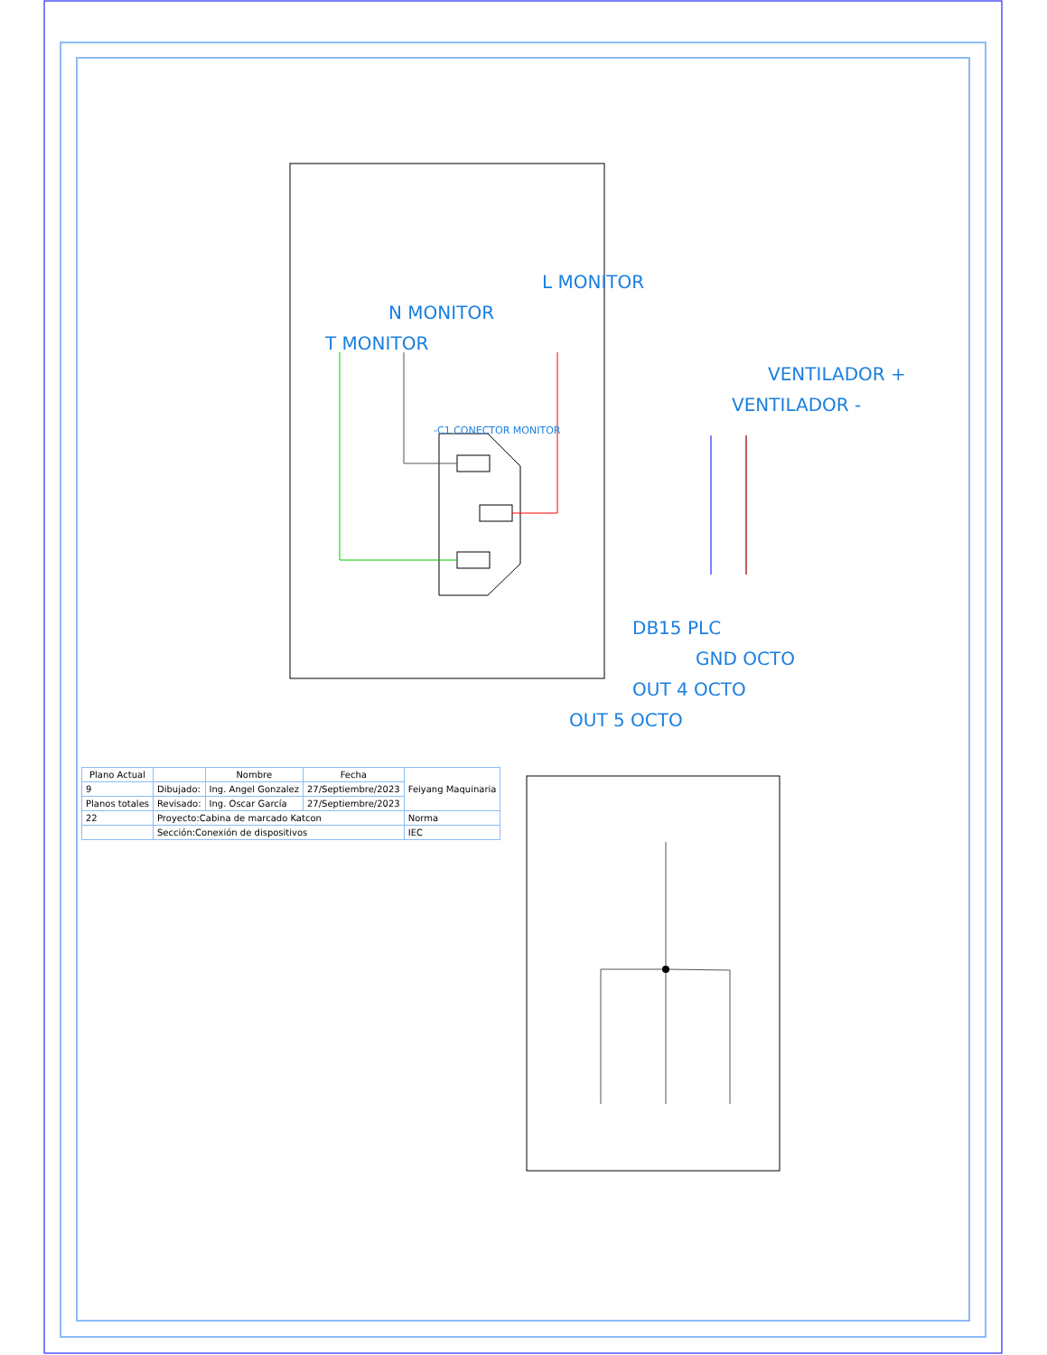L MONITOR
N MONITOR
T MONITOR
VENTILADOR +
VENTILADOR -
-C1 CONECTOR MONITOR
DB15 PLC
GND OCTO
OUT 4 OCTO
OUT 5 OCTO
| Plano Actual | | Nombre | Fecha | Feiyang Maquinaria |
| --- | --- | --- | --- | --- |
| 9 | Dibujado: | Ing. Angel Gonzalez | 27/Septiembre/2023 | |
| Planos totales | Revisado: | Ing. Oscar García | 27/Septiembre/2023 | |
| 22 | Proyecto:Cabina de marcado Katcon | | | Norma |
| | Sección:Conexión de dispositivos | | | IEC |